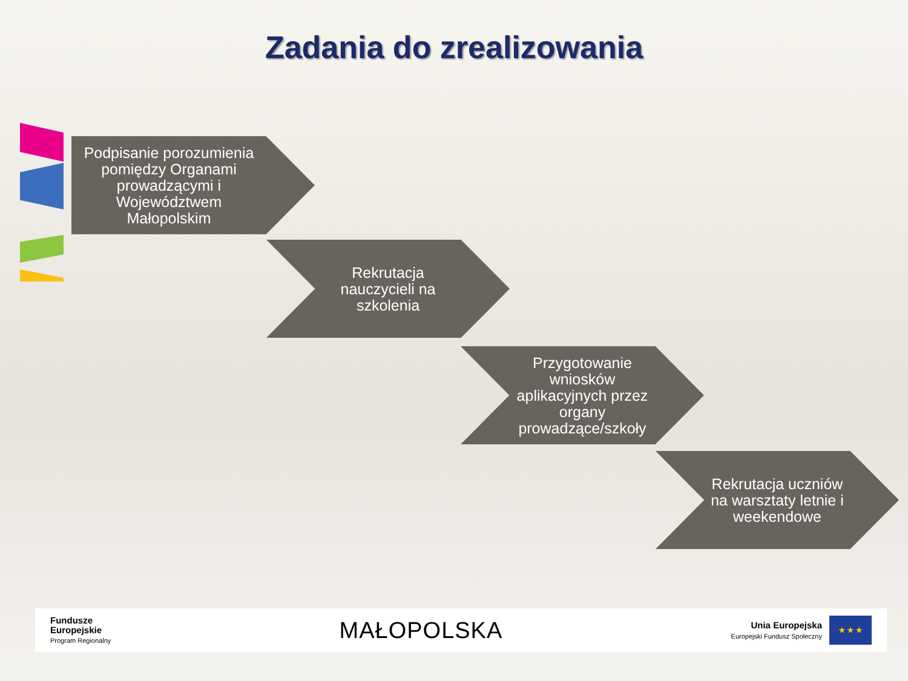Zadania do zrealizowania
Podpisanie porozumienia pomiędzy Organami prowadzącymi i Województwem Małopolskim
Rekrutacja nauczycieli na szkolenia
Przygotowanie wniosków aplikacyjnych przez organy prowadzące/szkoły
Rekrutacja uczniów na warsztaty letnie i weekendowe
Fundusze
Europejskie
Program Regionalny
MAŁOPOLSKA
Unia Europejska
Europejski Fundusz Społeczny
★ ★ ★